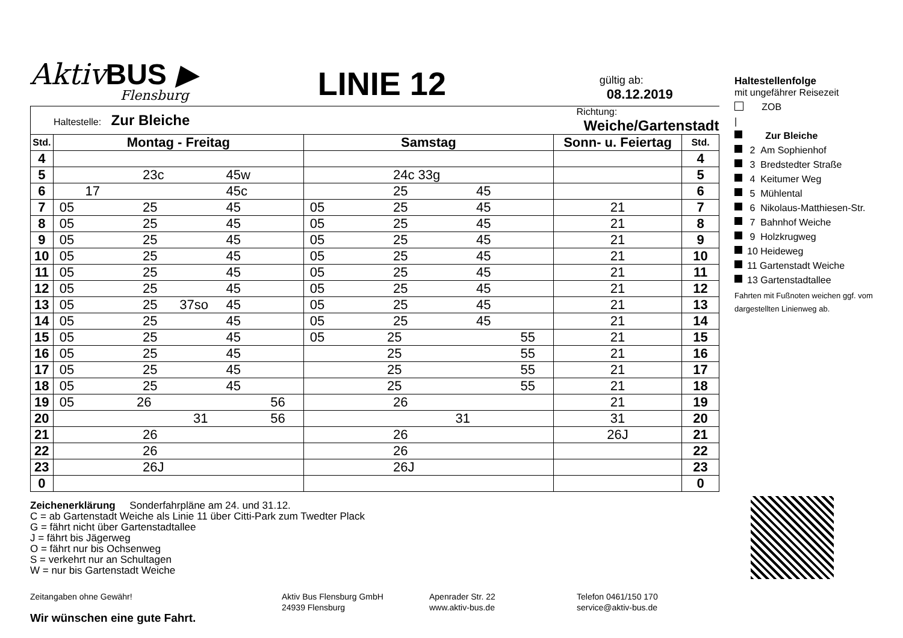AktivBUS ▶
Flensburg
LINIE 12
gültig ab: 08.12.2019
| Haltestelle: Zur Bleiche | | | Richtung: Weiche/Gartenstadt | |
| --- | --- | --- | --- | --- |
| Std. | Montag - Freitag | Samstag | Sonn- u. Feiertag | Std. |
| 4 | | | | 4 |
| 5 | 23c 45w | 24c 33g | | 5 |
| 6 | 17 45c | 25 45 | | 6 |
| 7 | 05 25 45 | 05 25 45 | 21 | 7 |
| 8 | 05 25 45 | 05 25 45 | 21 | 8 |
| 9 | 05 25 45 | 05 25 45 | 21 | 9 |
| 10 | 05 25 45 | 05 25 45 | 21 | 10 |
| 11 | 05 25 45 | 05 25 45 | 21 | 11 |
| 12 | 05 25 45 | 05 25 45 | 21 | 12 |
| 13 | 05 25 37so 45 | 05 25 45 | 21 | 13 |
| 14 | 05 25 45 | 05 25 45 | 21 | 14 |
| 15 | 05 25 45 | 05 25 55 | 21 | 15 |
| 16 | 05 25 45 | 25 55 | 21 | 16 |
| 17 | 05 25 45 | 25 55 | 21 | 17 |
| 18 | 05 25 45 | 25 55 | 21 | 18 |
| 19 | 05 26 56 | 26 | 21 | 19 |
| 20 | 31 56 | 31 | 31 | 20 |
| 21 | 26 | 26 | 26J | 21 |
| 22 | 26 | 26 | | 22 |
| 23 | 26J | 26J | | 23 |
| 0 | | | | 0 |
Haltestellenfolge
mit ungefährer Reisezeit
ZOB
|
Zur Bleiche
2 Am Sophienhof
3 Bredstedter Straße
4 Keitumer Weg
5 Mühlental
6 Nikolaus-Matthiesen-Str.
7 Bahnhof Weiche
9 Holzkrugweg
10 Heideweg
11 Gartenstadt Weiche
13 Gartenstadtallee
Fahrten mit Fußnoten weichen ggf. vom dargestellten Linienweg ab.
Zeichenerklärung Sonderfahrpläne am 24. und 31.12.
C = ab Gartenstadt Weiche als Linie 11 über Citti-Park zum Twedter Plack
G = fährt nicht über Gartenstadtallee
J = fährt bis Jägerweg
O = fährt nur bis Ochsenweg
S = verkehrt nur an Schultagen
W = nur bis Gartenstadt Weiche
Zeitangaben ohne Gewähr!
Wir wünschen eine gute Fahrt.
Aktiv Bus Flensburg GmbH
24939 Flensburg
Apenrader Str. 22
www.aktiv-bus.de
Telefon 0461/150 170
service@aktiv-bus.de